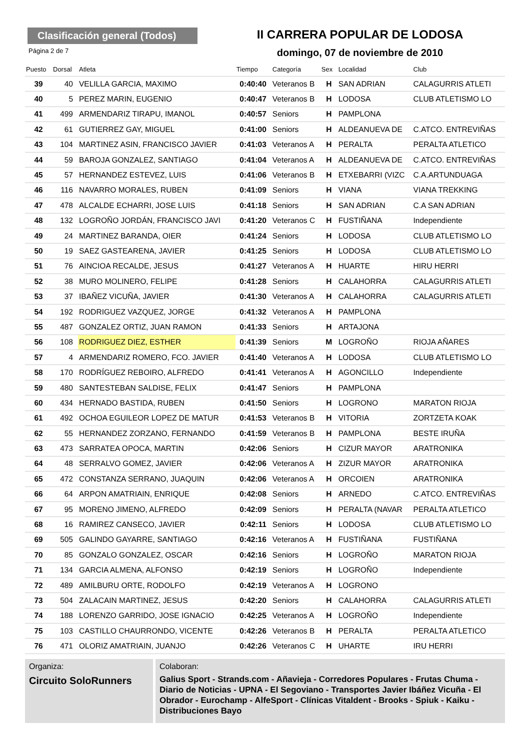Clasificación general (Todos)
II CARRERA POPULAR DE LODOSA
Página 2 de 7
domingo, 07 de noviembre de 2010
| Puesto | Dorsal | Atleta | Tiempo | Categoría | Sex | Localidad | Club |
| --- | --- | --- | --- | --- | --- | --- | --- |
| 39 | 40 | VELILLA GARCIA, MAXIMO | 0:40:40 | Veteranos B | H | SAN ADRIAN | CALAGURRIS ATLETI |
| 40 | 5 | PEREZ MARIN, EUGENIO | 0:40:47 | Veteranos B | H | LODOSA | CLUB ATLETISMO LO |
| 41 | 499 | ARMENDARIZ TIRAPU, IMANOL | 0:40:57 | Seniors | H | PAMPLONA | |
| 42 | 61 | GUTIERREZ GAY, MIGUEL | 0:41:00 | Seniors | H | ALDEANUEVA DE | C.ATCO. ENTREVIÑAS |
| 43 | 104 | MARTINEZ ASIN, FRANCISCO JAVIER | 0:41:03 | Veteranos A | H | PERALTA | PERALTA ATLETICO |
| 44 | 59 | BAROJA GONZALEZ, SANTIAGO | 0:41:04 | Veteranos A | H | ALDEANUEVA DE | C.ATCO. ENTREVIÑAS |
| 45 | 57 | HERNANDEZ ESTEVEZ, LUIS | 0:41:06 | Veteranos B | H | ETXEBARRI (VIZC | C.A.ARTUNDUAGA |
| 46 | 116 | NAVARRO MORALES, RUBEN | 0:41:09 | Seniors | H | VIANA | VIANA TREKKING |
| 47 | 478 | ALCALDE ECHARRI, JOSE LUIS | 0:41:18 | Seniors | H | SAN ADRIAN | C.A SAN ADRIAN |
| 48 | 132 | LOGROÑO JORDÁN, FRANCISCO JAVI | 0:41:20 | Veteranos C | H | FUSTIÑANA | Independiente |
| 49 | 24 | MARTINEZ BARANDA, OIER | 0:41:24 | Seniors | H | LODOSA | CLUB ATLETISMO LO |
| 50 | 19 | SAEZ GASTEARENA, JAVIER | 0:41:25 | Seniors | H | LODOSA | CLUB ATLETISMO LO |
| 51 | 76 | AINCIOA RECALDE, JESUS | 0:41:27 | Veteranos A | H | HUARTE | HIRU HERRI |
| 52 | 38 | MURO MOLINERO, FELIPE | 0:41:28 | Seniors | H | CALAHORRA | CALAGURRIS ATLETI |
| 53 | 37 | IBAÑEZ VICUÑA, JAVIER | 0:41:30 | Veteranos A | H | CALAHORRA | CALAGURRIS ATLETI |
| 54 | 192 | RODRIGUEZ VAZQUEZ, JORGE | 0:41:32 | Veteranos A | H | PAMPLONA | |
| 55 | 487 | GONZALEZ ORTIZ, JUAN RAMON | 0:41:33 | Seniors | H | ARTAJONA | |
| 56 | 108 | RODRIGUEZ DIEZ, ESTHER | 0:41:39 | Seniors | M | LOGROÑO | RIOJA AÑARES |
| 57 | 4 | ARMENDARIZ ROMERO, FCO. JAVIER | 0:41:40 | Veteranos A | H | LODOSA | CLUB ATLETISMO LO |
| 58 | 170 | RODRÍGUEZ REBOIRO, ALFREDO | 0:41:41 | Veteranos A | H | AGONCILLO | Independiente |
| 59 | 480 | SANTESTEBAN SALDISE, FELIX | 0:41:47 | Seniors | H | PAMPLONA | |
| 60 | 434 | HERNADO BASTIDA, RUBEN | 0:41:50 | Seniors | H | LOGRONO | MARATON RIOJA |
| 61 | 492 | OCHOA EGUILEOR LOPEZ DE MATUR | 0:41:53 | Veteranos B | H | VITORIA | ZORTZETA KOAK |
| 62 | 55 | HERNANDEZ ZORZANO, FERNANDO | 0:41:59 | Veteranos B | H | PAMPLONA | BESTE IRUÑA |
| 63 | 473 | SARRATEA OPOCA, MARTIN | 0:42:06 | Seniors | H | CIZUR MAYOR | ARATRONIKA |
| 64 | 48 | SERRALVO GOMEZ, JAVIER | 0:42:06 | Veteranos A | H | ZIZUR MAYOR | ARATRONIKA |
| 65 | 472 | CONSTANZA SERRANO, JUAQUIN | 0:42:06 | Veteranos A | H | ORCOIEN | ARATRONIKA |
| 66 | 64 | ARPON AMATRIAIN, ENRIQUE | 0:42:08 | Seniors | H | ARNEDO | C.ATCO. ENTREVIÑAS |
| 67 | 95 | MORENO JIMENO, ALFREDO | 0:42:09 | Seniors | H | PERALTA (NAVAR | PERALTA ATLETICO |
| 68 | 16 | RAMIREZ CANSECO, JAVIER | 0:42:11 | Seniors | H | LODOSA | CLUB ATLETISMO LO |
| 69 | 505 | GALINDO GAYARRE, SANTIAGO | 0:42:16 | Veteranos A | H | FUSTIÑANA | FUSTIÑANA |
| 70 | 85 | GONZALO GONZALEZ, OSCAR | 0:42:16 | Seniors | H | LOGROÑO | MARATON RIOJA |
| 71 | 134 | GARCIA ALMENA, ALFONSO | 0:42:19 | Seniors | H | LOGROÑO | Independiente |
| 72 | 489 | AMILBURU ORTE, RODOLFO | 0:42:19 | Veteranos A | H | LOGRONO | |
| 73 | 504 | ZALACAIN MARTINEZ, JESUS | 0:42:20 | Seniors | H | CALAHORRA | CALAGURRIS ATLETI |
| 74 | 188 | LORENZO GARRIDO, JOSE IGNACIO | 0:42:25 | Veteranos A | H | LOGROÑO | Independiente |
| 75 | 103 | CASTILLO CHAURRONDO, VICENTE | 0:42:26 | Veteranos B | H | PERALTA | PERALTA ATLETICO |
| 76 | 471 | OLORIZ AMATRIAIN, JUANJO | 0:42:26 | Veteranos C | H | UHARTE | IRU HERRI |
Organiza:
Circuito SoloRunners
Colaboran:
Galius Sport - Strands.com - Añavieja - Corredores Populares - Frutas Chuma - Diario de Noticias - UPNA - El Segoviano - Transportes Javier Ibáñez Vicuña - El Obrador - Eurochamp - AlfeSport - Clínicas Vitaldent - Brooks - Spiuk - Kaiku - Distribuciones Bayo